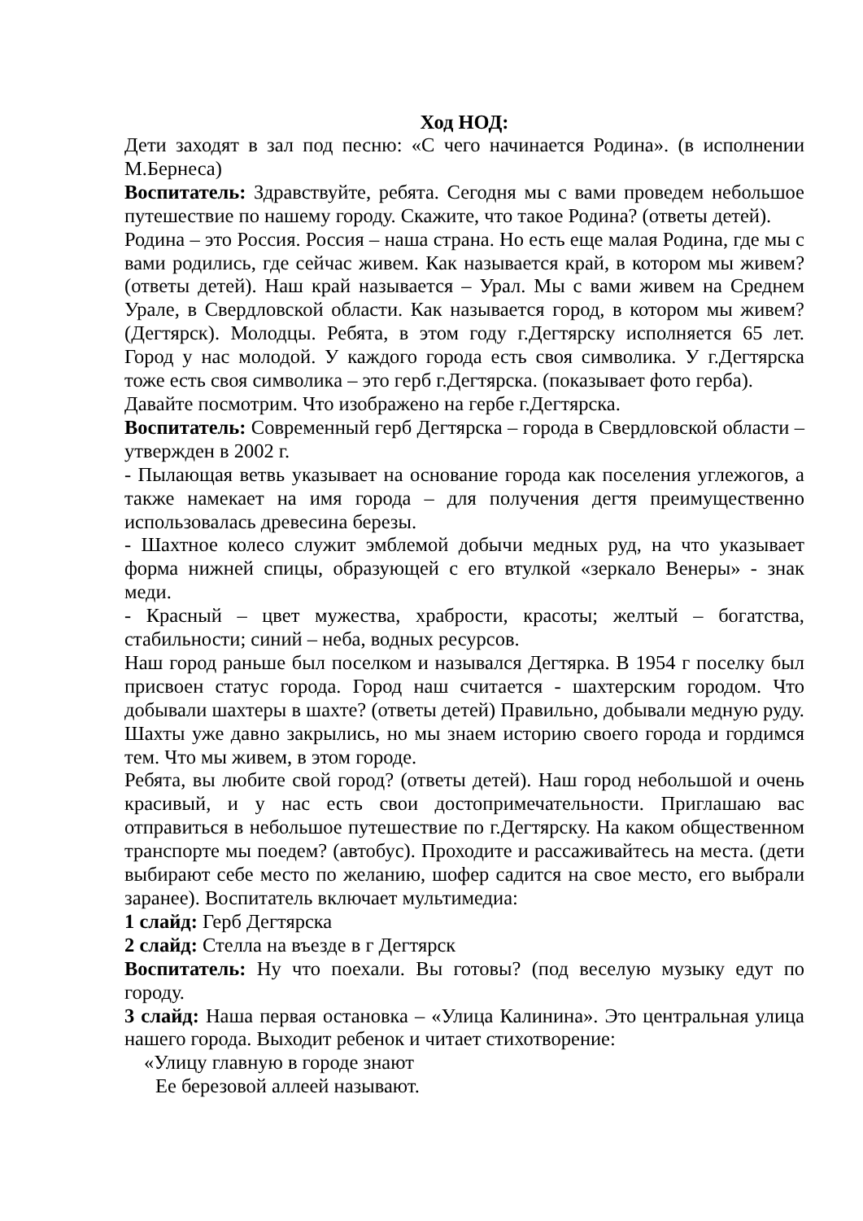Ход НОД:
Дети заходят в зал под песню: «С чего начинается Родина». (в исполнении М.Бернеса)
Воспитатель: Здравствуйте, ребята. Сегодня мы с вами проведем небольшое путешествие по нашему городу. Скажите, что такое Родина? (ответы детей).
Родина – это Россия. Россия – наша страна. Но есть еще малая Родина, где мы с вами родились, где сейчас живем. Как называется край, в котором мы живем? (ответы детей). Наш край называется – Урал. Мы с вами живем на Среднем Урале, в Свердловской области. Как называется город, в котором мы живем? (Дегтярск). Молодцы. Ребята, в этом году г.Дегтярску исполняется 65 лет. Город у нас молодой. У каждого города есть своя символика. У г.Дегтярска тоже есть своя символика – это герб г.Дегтярска. (показывает фото герба).
Давайте посмотрим. Что изображено на гербе г.Дегтярска.
Воспитатель: Современный герб Дегтярска – города в Свердловской области – утвержден в 2002 г.
- Пылающая ветвь указывает на основание города как поселения углежогов, а также намекает на имя города – для получения дегтя преимущественно использовалась древесина березы.
- Шахтное колесо служит эмблемой добычи медных руд, на что указывает форма нижней спицы, образующей с его втулкой «зеркало Венеры» - знак меди.
- Красный – цвет мужества, храбрости, красоты; желтый – богатства, стабильности; синий – неба, водных ресурсов.
Наш город раньше был поселком и назывался Дегтярка. В 1954 г поселку был присвоен статус города. Город наш считается - шахтерским городом. Что добывали шахтеры в шахте? (ответы детей) Правильно, добывали медную руду. Шахты уже давно закрылись, но мы знаем историю своего города и гордимся тем. Что мы живем, в этом городе.
Ребята, вы любите свой город? (ответы детей). Наш город небольшой и очень красивый, и у нас есть свои достопримечательности. Приглашаю вас отправиться в небольшое путешествие по г.Дегтярску. На каком общественном транспорте мы поедем? (автобус). Проходите и рассаживайтесь на места. (дети выбирают себе место по желанию, шофер садится на свое место, его выбрали заранее). Воспитатель включает мультимедиа:
1 слайд: Герб Дегтярска
2 слайд: Стелла на въезде в г Дегтярск
Воспитатель: Ну что поехали. Вы готовы? (под веселую музыку едут по городу.
3 слайд: Наша первая остановка – «Улица Калинина». Это центральная улица нашего города. Выходит ребенок и читает стихотворение:
«Улицу главную в городе знают
Ее березовой аллеей называют.